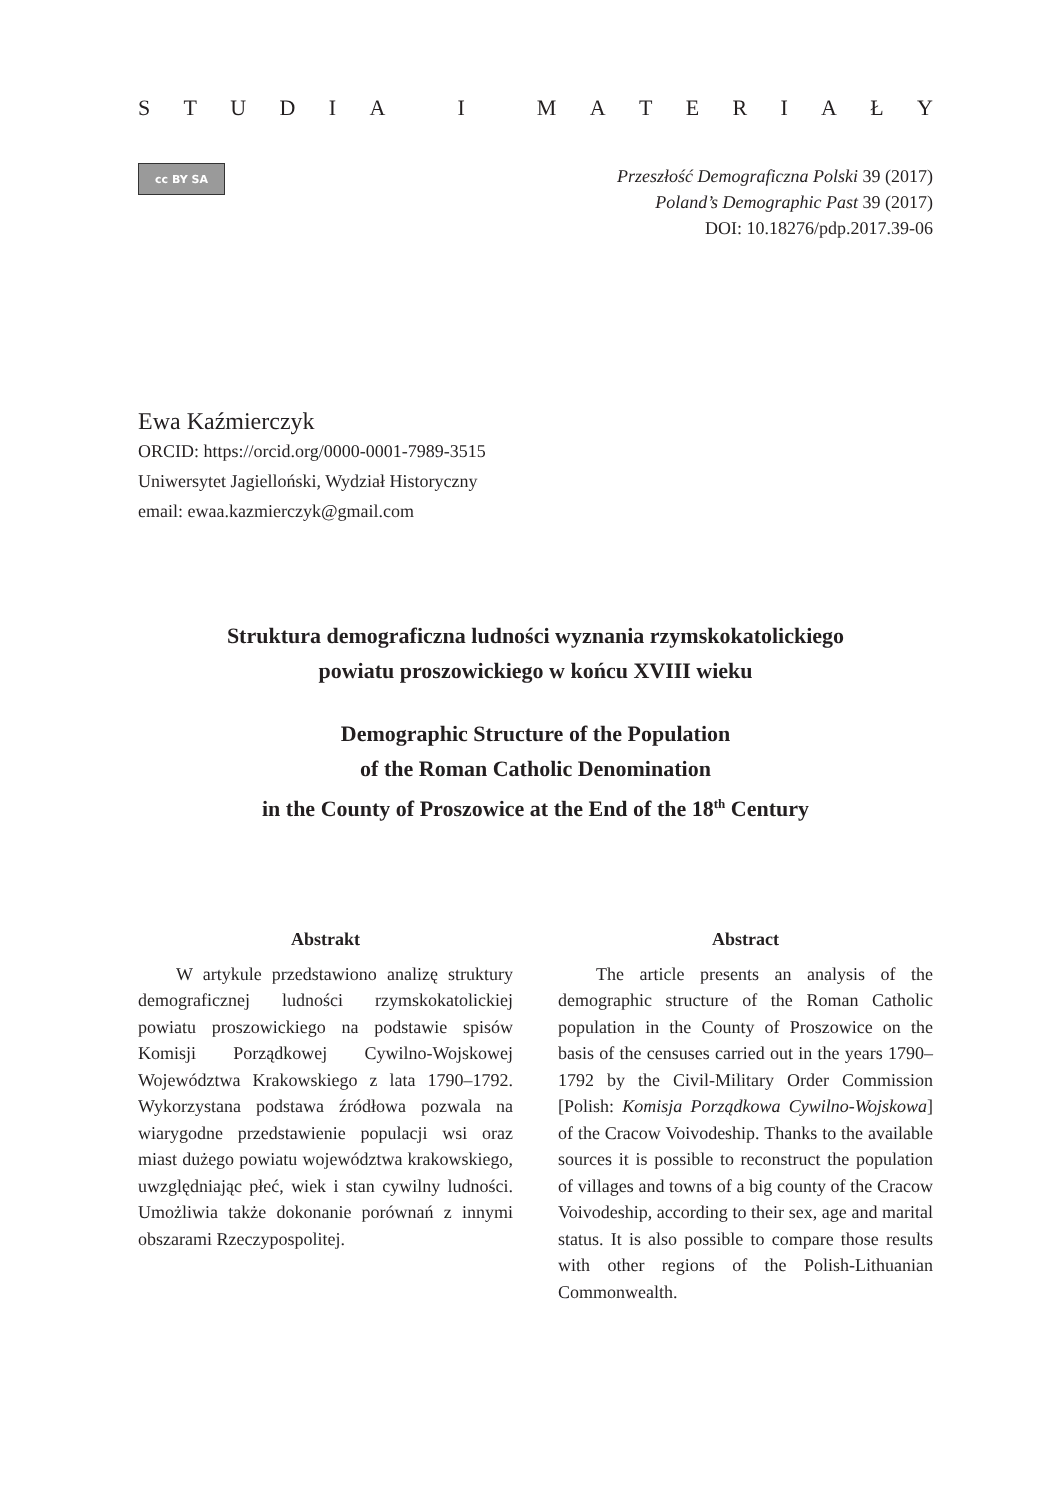STUDIA I MATERIAŁY
cc BY SA
Przeszłość Demograficzna Polski 39 (2017)
Poland’s Demographic Past 39 (2017)
DOI: 10.18276/pdp.2017.39-06
Ewa Kaźmierczyk
ORCID: https://orcid.org/0000-0001-7989-3515
Uniwersytet Jagielloński, Wydział Historyczny
email: ewaa.kazmierczyk@gmail.com
Struktura demograficzna ludności wyznania rzymskokatolickiego
powiatu proszowickiego w końcu XVIII wieku
Demographic Structure of the Population
of the Roman Catholic Denomination
in the County of Proszowice at the End of the 18<sup>th</sup> Century
Abstrakt
W artykule przedstawiono analizę struktury demograficznej ludności rzymskokatolickiej powiatu proszowickiego na podstawie spisów Komisji Porządkowej Cywilno-Wojskowej Województwa Krakowskiego z lata 1790–1792. Wykorzystana podstawa źródłowa pozwala na wiarygodne przedstawienie populacji wsi oraz miast dużego powiatu województwa krakowskiego, uwzględniając płeć, wiek i stan cywilny ludności. Umożliwia także dokonanie porównań z innymi obszarami Rzeczypospolitej.
Abstract
The article presents an analysis of the demographic structure of the Roman Catholic population in the County of Proszowice on the basis of the censuses carried out in the years 1790–1792 by the Civil-Military Order Commission [Polish: Komisja Porządkowa Cywilno-Wojskowa] of the Cracow Voivodeship. Thanks to the available sources it is possible to reconstruct the population of villages and towns of a big county of the Cracow Voivodeship, according to their sex, age and marital status. It is also possible to compare those results with other regions of the Polish-Lithuanian Commonwealth.